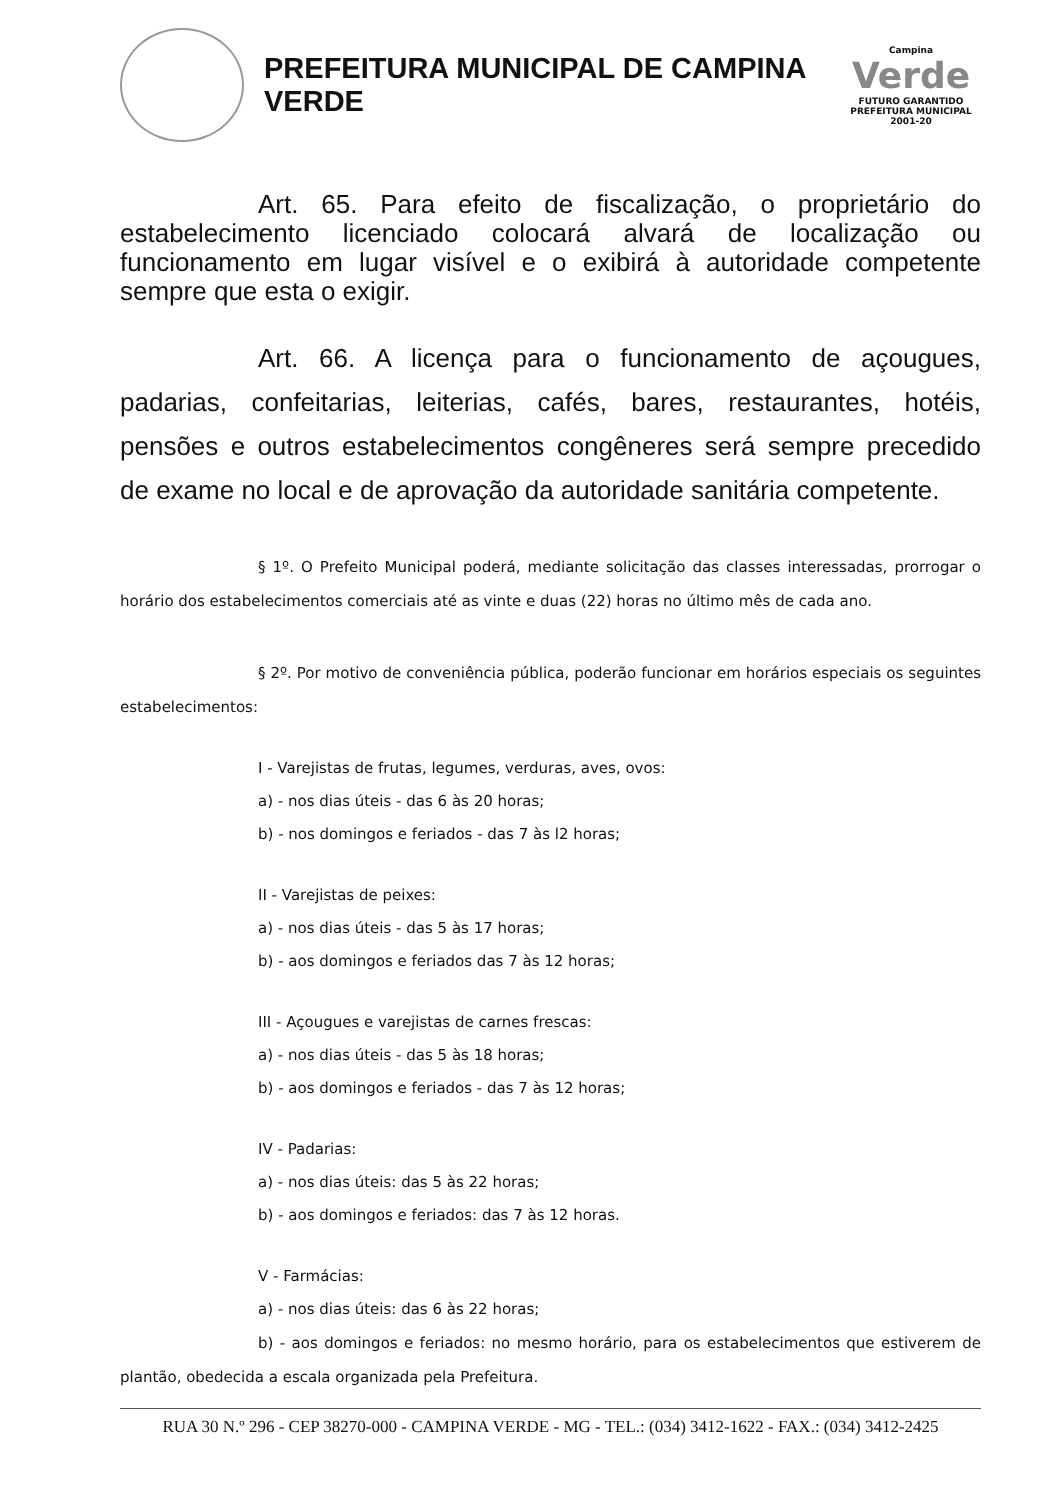PREFEITURA MUNICIPAL DE CAMPINA VERDE
Campina
Verde
FUTURO GARANTIDO
PREFEITURA MUNICIPAL 2001-20
Art. 65. Para efeito de fiscalização, o proprietário do estabelecimento licenciado colocará alvará de localização ou funcionamento em lugar visível e o exibirá à autoridade competente sempre que esta o exigir.
Art. 66. A licença para o funcionamento de açougues, padarias, confeitarias, leiterias, cafés, bares, restaurantes, hotéis, pensões e outros estabelecimentos congêneres será sempre precedido de exame no local e de aprovação da autoridade sanitária competente.
§ 1º. O Prefeito Municipal poderá, mediante solicitação das classes interessadas, prorrogar o horário dos estabelecimentos comerciais até as vinte e duas (22) horas no último mês de cada ano.
§ 2º. Por motivo de conveniência pública, poderão funcionar em horários especiais os seguintes estabelecimentos:
I - Varejistas de frutas, legumes, verduras, aves, ovos:
a) - nos dias úteis - das 6 às 20 horas;
b) - nos domingos e feriados - das 7 às l2 horas;
II - Varejistas de peixes:
a) - nos dias úteis - das 5 às 17 horas;
b) - aos domingos e feriados das 7 às 12 horas;
III - Açougues e varejistas de carnes frescas:
a) - nos dias úteis - das 5 às 18 horas;
b) - aos domingos e feriados - das 7 às 12 horas;
IV - Padarias:
a) - nos dias úteis: das 5 às 22 horas;
b) - aos domingos e feriados: das 7 às 12 horas.
V - Farmácias:
a) - nos dias úteis: das 6 às 22 horas;
b) - aos domingos e feriados: no mesmo horário, para os estabelecimentos que estiverem de plantão, obedecida a escala organizada pela Prefeitura.
RUA 30 N.º 296 - CEP 38270-000 - CAMPINA VERDE - MG - TEL.: (034) 3412-1622 - FAX.: (034) 3412-2425